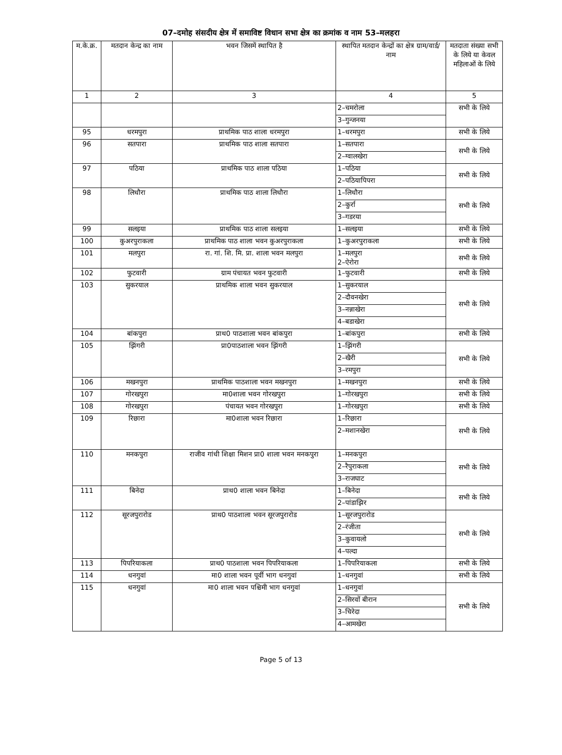07–दमोह संसदीय क्षेत्र में समाविष्ट विधान सभा क्षेत्र का क्रमांक व नाम 53–मलहरा
| म.के.क्र. | मतदान केन्द्र का नाम | भवन जिसमें स्थापित है | स्थापित मतदान केन्द्रों का क्षेत्र ग्राम/वार्ड/ नाम | मतदाता संख्या सभी के लिये या केवल महिलाओं के लिये |
| --- | --- | --- | --- | --- |
| 1 | 2 | 3 | 4 | 5 |
| | | | 2–चमरोला | सभी के लिये |
| | | | 3–गुन्जनया | |
| 95 | धरमपुरा | प्राथमिक पाठ शाला धरमपुरा | 1–धरमपुरा | सभी के लिये |
| 96 | सतपारा | प्राथमिक पाठ शाला सतपारा | 1–सतपारा | सभी के लिये |
| | | | 2–ग्वालखेरा | |
| 97 | पठिया | प्राथमिक पाठ शाला पठिया | 1–पठिया | सभी के लिये |
| | | | 2–पठियापिपरा | |
| 98 | लिधौरा | प्राथमिक पाठ शाला लिधौरा | 1–लिधौरा | सभी के लिये |
| | | | 2–कुर्रा | |
| | | | 3–गडरया | |
| 99 | सलइया | प्राथमिक पाठ शाला सलइया | 1–सलइया | सभी के लिये |
| 100 | कुअरपुराकला | प्राथमिक पाठ शाला भवन कुअरपुराकला | 1–कुअरपुराकला | सभी के लिये |
| 101 | मलपुरा | रा. गां. शि. मि. प्रा. शाला भवन मलपुरा | 1–मलपुरा 2–ऐरोरा | सभी के लिये |
| 102 | फुटवारी | ग्राम पंचायत भवन फुटवारी | 1–फुटवारी | सभी के लिये |
| 103 | सुकरयाल | प्राथमिक शाला भवन सुकरयाल | 1–सुकरयाल | सभी के लिये |
| | | | 2–दौवनखेरा | |
| | | | 3–नन्नाखेरा | |
| | | | 4–बडाखेरा | |
| 104 | बांकपुरा | प्राथ0 पाठशाला भवन बांकपुरा | 1–बांकपुरा | सभी के लिये |
| 105 | झिंगरी | प्रा0पाठशाला भवन झिंगरी | 1–झिंगरी | सभी के लिये |
| | | | 2–खैरी | |
| | | | 3–रमपुरा | |
| 106 | मखनपुरा | प्राथमिक पाठशाला भवन मखनपुरा | 1–मखनपुरा | सभी के लिये |
| 107 | गोरखपुरा | मा0शाला भवन गोरखपुरा | 1–गोरखपुरा | सभी के लिये |
| 108 | गोरखपुरा | पंचायत भवन गोरखपुरा | 1–गोरखपुरा | सभी के लिये |
| 109 | रिछारा | मा0शाला भवन रिछारा | 1–रिछारा | सभी के लिये |
| | | | 2–मशानखेरा | |
| 110 | मनकपुरा | राजीव गांधी शिक्षा मिशन प्रा0 शाला भवन मनकपुरा | 1–मनकपुरा | सभी के लिये |
| | | | 2–रैपुराकला | |
| | | | 3–राजघाट | |
| 111 | बिनेदा | प्राथ0 शाला भवन बिनेदा | 1–बिनेदा | सभी के लिये |
| | | | 2–पांडाझिर | |
| 112 | सूरजपुरारोड | प्राथ0 पाठशाला भवन सूरजपुरारोड | 1–सूरजपुरारोड | सभी के लिये |
| | | | 2–रंजीता | |
| | | | 3–कुवायलो | |
| | | | 4–पल्दा | |
| 113 | पिपरियाकला | प्राथ0 पाठशाला भवन पिपरियाकला | 1–पिपरियाकला | सभी के लिये |
| 114 | धनगुवां | मा0 शाला भवन पूर्वी भाग धनगुवां | 1–धनगुवां | सभी के लिये |
| 115 | धनगुवां | मा0 शाला भवन पश्चिमी भाग धनगुवां | 1–धनगुवां | सभी के लिये |
| | | | 2–सिरवों बीरान | |
| | | | 3–चिरेदा | |
| | | | 4–आमखेरा | |
Page 5 of 13